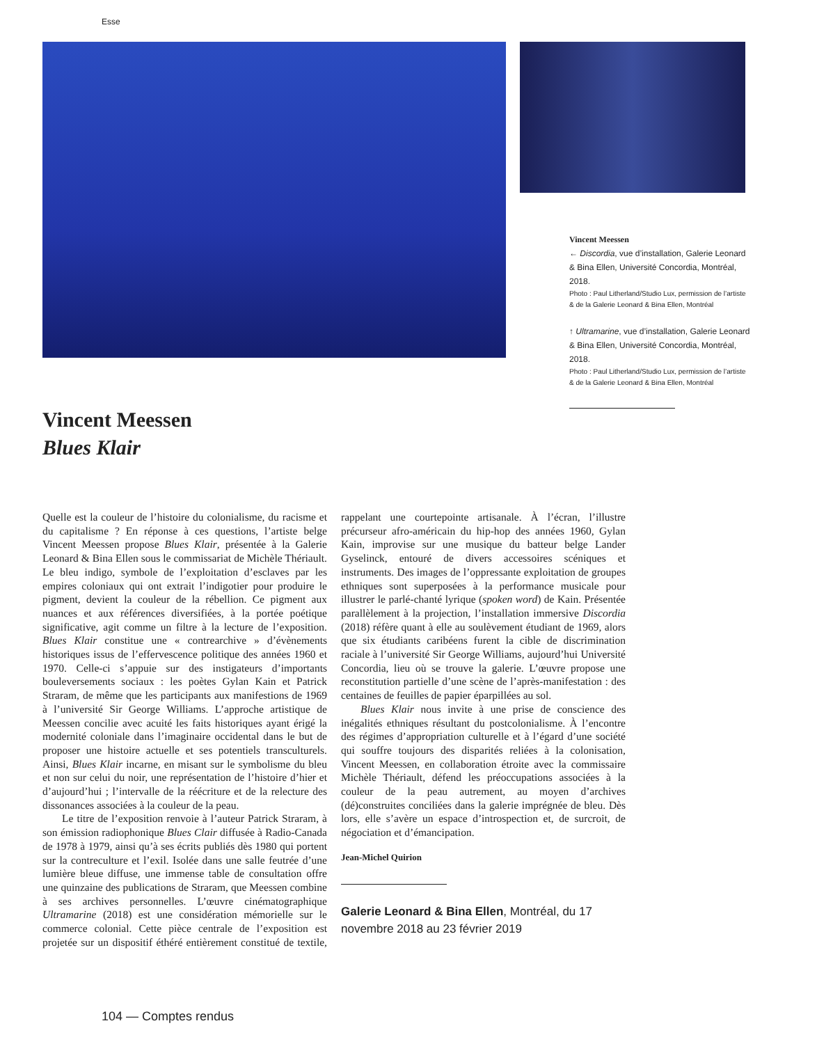Esse
Vincent Meessen
← Discordia, vue d’installation, Galerie Leonard & Bina Ellen, Université Concordia, Montréal, 2018.
Photo : Paul Litherland/Studio Lux, permission de l’artiste & de la Galerie Leonard & Bina Ellen, Montréal
↑ Ultramarine, vue d’installation, Galerie Leonard & Bina Ellen, Université Concordia, Montréal, 2018.
Photo : Paul Litherland/Studio Lux, permission de l’artiste & de la Galerie Leonard & Bina Ellen, Montréal
Vincent Meessen
Blues Klair
Quelle est la couleur de l’histoire du colonialisme, du racisme et du capitalisme ? En réponse à ces questions, l’artiste belge Vincent Meessen propose Blues Klair, présentée à la Galerie Leonard & Bina Ellen sous le commissariat de Michèle Thériault. Le bleu indigo, symbole de l’exploitation d’esclaves par les empires coloniaux qui ont extrait l’indigotier pour produire le pigment, devient la couleur de la rébellion. Ce pigment aux nuances et aux références diversifiées, à la portée poétique significative, agit comme un filtre à la lecture de l’exposition. Blues Klair constitue une « contrearchive » d’évènements historiques issus de l’effervescence politique des années 1960 et 1970. Celle-ci s’appuie sur des instigateurs d’importants bouleversements sociaux : les poètes Gylan Kain et Patrick Straram, de même que les participants aux manifestions de 1969 à l’université Sir George Williams. L’approche artistique de Meessen concilie avec acuité les faits historiques ayant érigé la modernité coloniale dans l’imaginaire occidental dans le but de proposer une histoire actuelle et ses potentiels transculturels. Ainsi, Blues Klair incarne, en misant sur le symbolisme du bleu et non sur celui du noir, une représentation de l’histoire d’hier et d’aujourd’hui ; l’intervalle de la réécriture et de la relecture des dissonances associées à la couleur de la peau.
Le titre de l’exposition renvoie à l’auteur Patrick Straram, à son émission radiophonique Blues Clair diffusée à Radio-Canada de 1978 à 1979, ainsi qu’à ses écrits publiés dès 1980 qui portent sur la contreculture et l’exil. Isolée dans une salle feutrée d’une lumière bleue diffuse, une immense table de consultation offre une quinzaine des publications de Straram, que Meessen combine à ses archives personnelles. L’œuvre cinématographique Ultramarine (2018) est une considération mémorielle sur le commerce colonial. Cette pièce centrale de l’exposition est projetée sur un dispositif éthéré entièrement constitué de textile, rappelant une courtepointe artisanale. À l’écran, l’illustre précurseur afro-américain du hip-hop des années 1960, Gylan Kain, improvise sur une musique du batteur belge Lander Gyselinck, entouré de divers accessoires scéniques et instruments. Des images de l’oppressante exploitation de groupes ethniques sont superposées à la performance musicale pour illustrer le parlé-chanté lyrique (spoken word) de Kain. Présentée parallèlement à la projection, l’installation immersive Discordia (2018) réfère quant à elle au soulèvement étudiant de 1969, alors que six étudiants caribéens furent la cible de discrimination raciale à l’université Sir George Williams, aujourd’hui Université Concordia, lieu où se trouve la galerie. L’œuvre propose une reconstitution partielle d’une scène de l’après-manifestation : des centaines de feuilles de papier éparpillées au sol.
Blues Klair nous invite à une prise de conscience des inégalités ethniques résultant du postcolonialisme. À l’encontre des régimes d’appropriation culturelle et à l’égard d’une société qui souffre toujours des disparités reliées à la colonisation, Vincent Meessen, en collaboration étroite avec la commissaire Michèle Thériault, défend les préoccupations associées à la couleur de la peau autrement, au moyen d’archives (dé)construites conciliées dans la galerie imprégnée de bleu. Dès lors, elle s’avère un espace d’introspection et, de surcroit, de négociation et d’émancipation.
Jean-Michel Quirion
Galerie Leonard & Bina Ellen, Montréal, du 17 novembre 2018 au 23 février 2019
104 — Comptes rendus